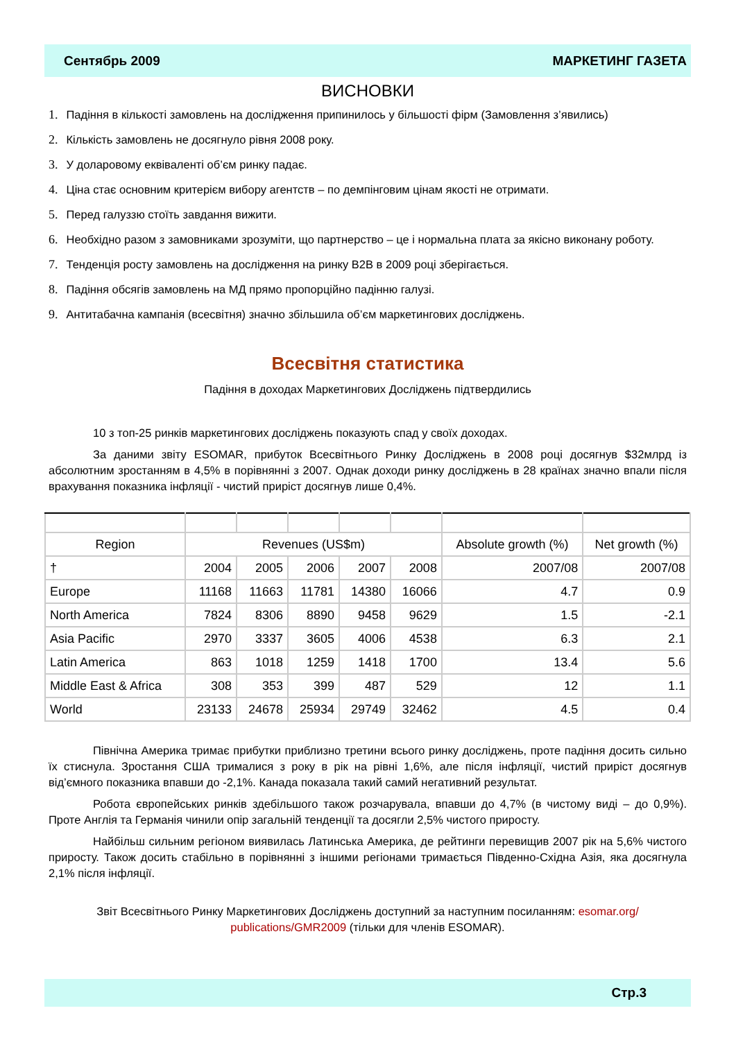Сентябрь 2009 МАРКЕТИНГ ГАЗЕТА
ВИСНОВКИ
1. Падіння в кількості замовлень на дослідження припинилось у більшості фірм (Замовлення з’явились)
2. Кількість замовлень не досягнуло рівня 2008 року.
3. У доларовому еквіваленті об’єм ринку падає.
4. Ціна стає основним критерієм вибору агентств – по демпінговим цінам якості не отримати.
5. Перед галуззю стоїть завдання вижити.
6. Необхідно разом з замовниками зрозуміти, що партнерство – це і нормальна плата за якісно виконану роботу.
7. Тенденція росту замовлень на дослідження на ринку B2B в 2009 році зберігається.
8. Падіння обсягів замовлень на МД прямо пропорційно падінню галузі.
9. Антитабачна кампанія (всесвітня) значно збільшила об’єм маркетингових досліджень.
Всесвітня статистика
Падіння в доходах Маркетингових Досліджень підтвердились
10 з топ-25 ринків маркетингових досліджень показують спад у своїх доходах.
За даними звіту ESOMAR, прибуток Всесвітнього Ринку Досліджень в 2008 році досягнув $32млрд із абсолютним зростанням в 4,5% в порівнянні з 2007. Однак доходи ринку досліджень в 28 країнах значно впали після врахування показника інфляції - чистий приріст досягнув лише 0,4%.
| Region | Revenues (US$m) | | | | | Absolute growth (%) | Net growth (%) |
| --- | --- | --- | --- | --- | --- | --- | --- |
| † | 2004 | 2005 | 2006 | 2007 | 2008 | 2007/08 | 2007/08 |
| Europe | 11168 | 11663 | 11781 | 14380 | 16066 | 4.7 | 0.9 |
| North America | 7824 | 8306 | 8890 | 9458 | 9629 | 1.5 | -2.1 |
| Asia Pacific | 2970 | 3337 | 3605 | 4006 | 4538 | 6.3 | 2.1 |
| Latin America | 863 | 1018 | 1259 | 1418 | 1700 | 13.4 | 5.6 |
| Middle East & Africa | 308 | 353 | 399 | 487 | 529 | 12 | 1.1 |
| World | 23133 | 24678 | 25934 | 29749 | 32462 | 4.5 | 0.4 |
Північна Америка тримає прибутки приблизно третини всього ринку досліджень, проте падіння досить сильно їх стиснула. Зростання США трималися з року в рік на рівні 1,6%, але після інфляції, чистий приріст досягнув від’ємного показника впавши до -2,1%. Канада показала такий самий негативний результат.
Робота європейських ринків здебільшого також розчарувала, впавши до 4,7% (в чистому виді – до 0,9%). Проте Англія та Германія чинили опір загальній тенденції та досягли 2,5% чистого приросту.
Найбільш сильним регіоном виявилась Латинська Америка, де рейтинги перевищив 2007 рік на 5,6% чистого приросту. Також досить стабільно в порівнянні з іншими регіонами тримається Південно-Східна Азія, яка досягнула 2,1% після інфляції.
Звіт Всесвітнього Ринку Маркетингових Досліджень доступний за наступним посиланням: esomar.org/ publications/GMR2009 (тільки для членів ESOMAR).
Стр.3